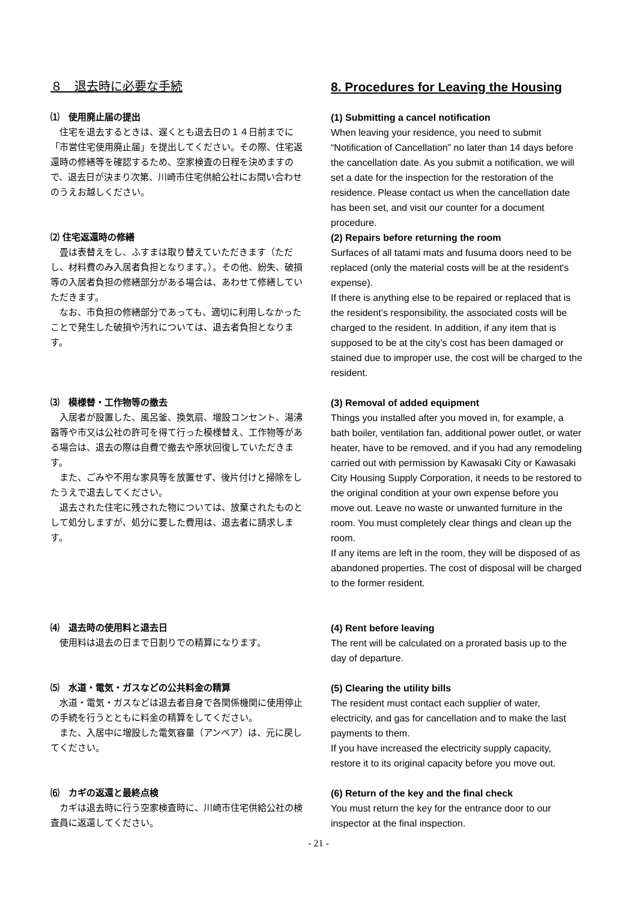８　退去時に必要な手続 8. Procedures for Leaving the Housing
⑴　使用廃止届の提出
住宅を退去するときは、遅くとも退去日の１４日前までに「市営住宅使用廃止届」を提出してください。その際、住宅返還時の修繕等を確認するため、空家検査の日程を決めますので、退去日が決まり次第、川崎市住宅供給公社にお問い合わせのうえお越しください。
(1) Submitting a cancel notification
When leaving your residence, you need to submit “Notification of Cancellation” no later than 14 days before the cancellation date. As you submit a notification, we will set a date for the inspection for the restoration of the residence. Please contact us when the cancellation date has been set, and visit our counter for a document procedure.
⑵ 住宅返還時の修繕
畳は表替えをし、ふすまは取り替えていただきます（ただし、材料費のみ入居者負担となります。）。その他、紛失、破損等の入居者負担の修繕部分がある場合は、あわせて修繕していただきます。
なお、市負担の修繕部分であっても、適切に利用しなかったことで発生した破損や汚れについては、退去者負担となります。
(2) Repairs before returning the room
Surfaces of all tatami mats and fusuma doors need to be replaced (only the material costs will be at the resident's expense).
If there is anything else to be repaired or replaced that is the resident’s responsibility, the associated costs will be charged to the resident. In addition, if any item that is supposed to be at the city’s cost has been damaged or stained due to improper use, the cost will be charged to the resident.
⑶　模様替・工作物等の撤去
入居者が設置した、風呂釜、換気扇、増設コンセント、湯沸器等や市又は公社の許可を得て行った模様替え、工作物等がある場合は、退去の際は自費で撤去や原状回復していただきます。
また、ごみや不用な家具等を放置せず、後片付けと掃除をしたうえで退去してください。
退去された住宅に残された物については、放棄されたものとして処分しますが、処分に要した費用は、退去者に請求します。
(3) Removal of added equipment
Things you installed after you moved in, for example, a bath boiler, ventilation fan, additional power outlet, or water heater, have to be removed, and if you had any remodeling carried out with permission by Kawasaki City or Kawasaki City Housing Supply Corporation, it needs to be restored to the original condition at your own expense before you move out. Leave no waste or unwanted furniture in the room. You must completely clear things and clean up the room.
If any items are left in the room, they will be disposed of as abandoned properties. The cost of disposal will be charged to the former resident.
⑷　退去時の使用料と退去日
使用料は退去の日まで日割りでの精算になります。
(4) Rent before leaving
The rent will be calculated on a prorated basis up to the day of departure.
⑸　水道・電気・ガスなどの公共料金の精算
水道・電気・ガスなどは退去者自身で各関係機関に使用停止の手続を行うとともに料金の精算をしてください。
また、入居中に増設した電気容量（アンペア）は、元に戻してください。
(5) Clearing the utility bills
The resident must contact each supplier of water, electricity, and gas for cancellation and to make the last payments to them.
If you have increased the electricity supply capacity, restore it to its original capacity before you move out.
⑹　カギの返還と最終点検
カギは退去時に行う空家検査時に、川崎市住宅供給公社の検査員に返還してください。
(6) Return of the key and the final check
You must return the key for the entrance door to our inspector at the final inspection.
- 21 -